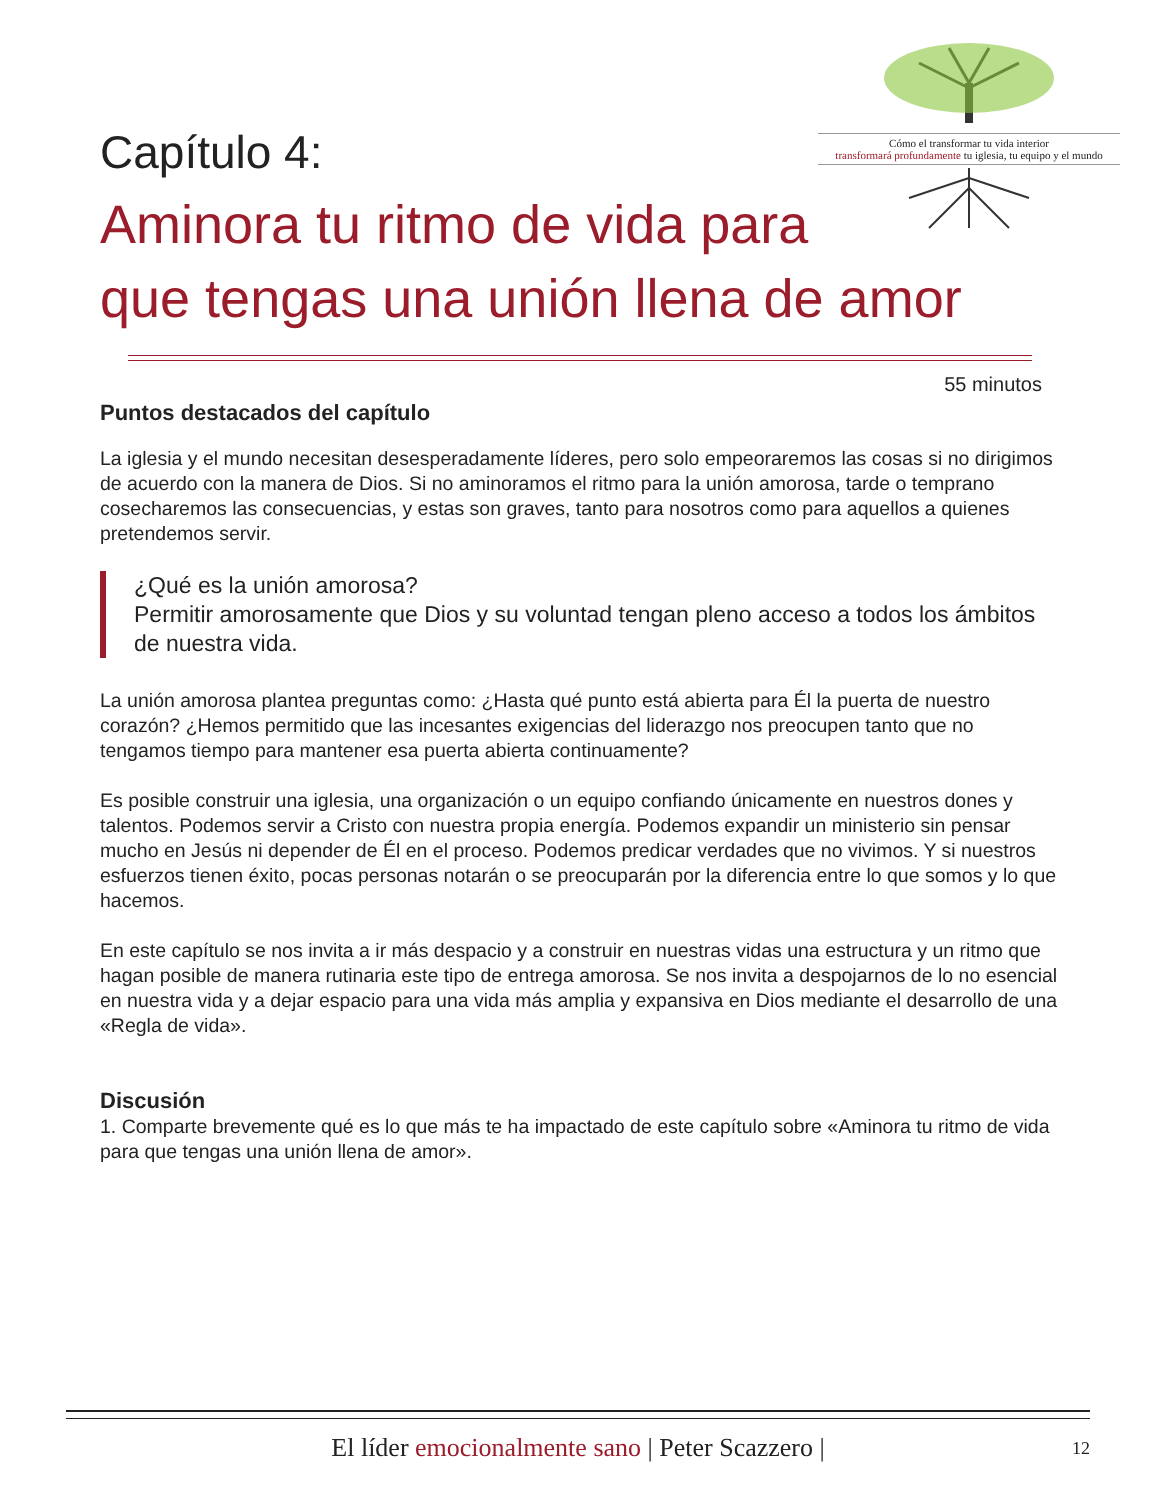Cómo el transformar tu vida interior
transformará profundamente tu iglesia, tu equipo y el mundo
Capítulo 4:
Aminora tu ritmo de vida para
que tengas una unión llena de amor
55 minutos
Puntos destacados del capítulo
La iglesia y el mundo necesitan desesperadamente líderes, pero solo empeoraremos las cosas si no dirigimos de acuerdo con la manera de Dios. Si no aminoramos el ritmo para la unión amorosa, tarde o temprano cosecharemos las consecuencias, y estas son graves, tanto para nosotros como para aquellos a quienes pretendemos servir.
¿Qué es la unión amorosa?
Permitir amorosamente que Dios y su voluntad tengan pleno acceso a todos los ámbitos de nuestra vida.
La unión amorosa plantea preguntas como: ¿Hasta qué punto está abierta para Él la puerta de nuestro corazón? ¿Hemos permitido que las incesantes exigencias del liderazgo nos preocupen tanto que no tengamos tiempo para mantener esa puerta abierta continuamente?
Es posible construir una iglesia, una organización o un equipo confiando únicamente en nuestros dones y talentos. Podemos servir a Cristo con nuestra propia energía. Podemos expandir un ministerio sin pensar mucho en Jesús ni depender de Él en el proceso. Podemos predicar verdades que no vivimos. Y si nuestros esfuerzos tienen éxito, pocas personas notarán o se preocuparán por la diferencia entre lo que somos y lo que hacemos.
En este capítulo se nos invita a ir más despacio y a construir en nuestras vidas una estructura y un ritmo que hagan posible de manera rutinaria este tipo de entrega amorosa. Se nos invita a despojarnos de lo no esencial en nuestra vida y a dejar espacio para una vida más amplia y expansiva en Dios mediante el desarrollo de una «Regla de vida».
Discusión
1. Comparte brevemente qué es lo que más te ha impactado de este capítulo sobre «Aminora tu ritmo de vida para que tengas una unión llena de amor».
El líder emocionalmente sano | Peter Scazzero |
12